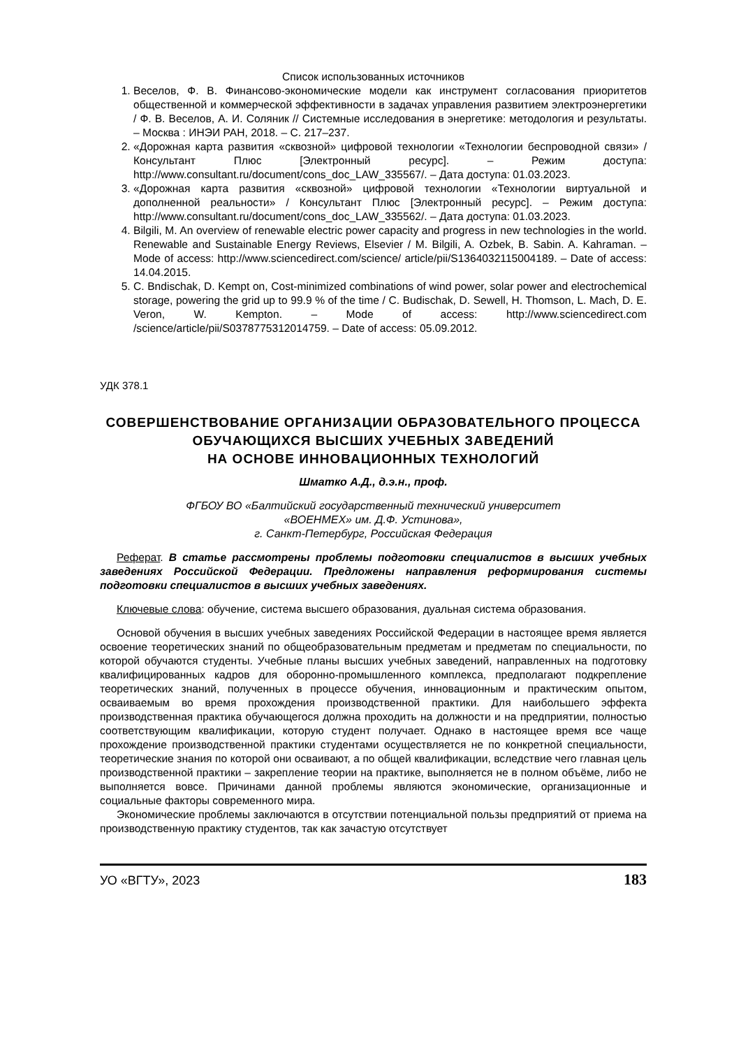Список использованных источников
1. Веселов, Ф. В. Финансово-экономические модели как инструмент согласования приоритетов общественной и коммерческой эффективности в задачах управления развитием электроэнергетики / Ф. В. Веселов, А. И. Соляник // Системные исследования в энергетике: методология и результаты. – Москва : ИНЭИ РАН, 2018. – С. 217–237.
2. «Дорожная карта развития «сквозной» цифровой технологии «Технологии беспроводной связи» / Консультант Плюс [Электронный ресурс]. – Режим доступа: http://www.consultant.ru/document/cons_doc_LAW_335567/. – Дата доступа: 01.03.2023.
3. «Дорожная карта развития «сквозной» цифровой технологии «Технологии виртуальной и дополненной реальности» / Консультант Плюс [Электронный ресурс]. – Режим доступа: http://www.consultant.ru/document/cons_doc_LAW_335562/. – Дата доступа: 01.03.2023.
4. Bilgili, M. An overview of renewable electric power capacity and progress in new technologies in the world. Renewable and Sustainable Energy Reviews, Elsevier / M. Bilgili, A. Ozbek, B. Sabin. A. Kahraman. – Mode of access: http://www.sciencedirect.com/science/ article/pii/S1364032115004189. – Date of access: 14.04.2015.
5. C. Bndischak, D. Kempt on, Cost-minimized combinations of wind power, solar power and electrochemical storage, powering the grid up to 99.9 % of the time / C. Budischak, D. Sewell, H. Thomson, L. Mach, D. E. Veron, W. Kempton. – Mode of access: http://www.sciencedirect.com /science/article/pii/S0378775312014759. – Date of access: 05.09.2012.
УДК 378.1
СОВЕРШЕНСТВОВАНИЕ ОРГАНИЗАЦИИ ОБРАЗОВАТЕЛЬНОГО ПРОЦЕССА ОБУЧАЮЩИХСЯ ВЫСШИХ УЧЕБНЫХ ЗАВЕДЕНИЙ
НА ОСНОВЕ ИННОВАЦИОННЫХ ТЕХНОЛОГИЙ
Шматко А.Д., д.э.н., проф.
ФГБОУ ВО «Балтийский государственный технический университет
«ВОЕНМЕХ» им. Д.Ф. Устинова»,
г. Санкт-Петербург, Российская Федерация
Реферат. В статье рассмотрены проблемы подготовки специалистов в высших учебных заведениях Российской Федерации. Предложены направления реформирования системы подготовки специалистов в высших учебных заведениях.
Ключевые слова: обучение, система высшего образования, дуальная система образования.
Основой обучения в высших учебных заведениях Российской Федерации в настоящее время является освоение теоретических знаний по общеобразовательным предметам и предметам по специальности, по которой обучаются студенты. Учебные планы высших учебных заведений, направленных на подготовку квалифицированных кадров для оборонно-промышленного комплекса, предполагают подкрепление теоретических знаний, полученных в процессе обучения, инновационным и практическим опытом, осваиваемым во время прохождения производственной практики. Для наибольшего эффекта производственная практика обучающегося должна проходить на должности и на предприятии, полностью соответствующим квалификации, которую студент получает. Однако в настоящее время все чаще прохождение производственной практики студентами осуществляется не по конкретной специальности, теоретические знания по которой они осваивают, а по общей квалификации, вследствие чего главная цель производственной практики – закрепление теории на практике, выполняется не в полном объёме, либо не выполняется вовсе. Причинами данной проблемы являются экономические, организационные и социальные факторы современного мира.
Экономические проблемы заключаются в отсутствии потенциальной пользы предприятий от приема на производственную практику студентов, так как зачастую отсутствует
УО «ВГТУ», 2023 183